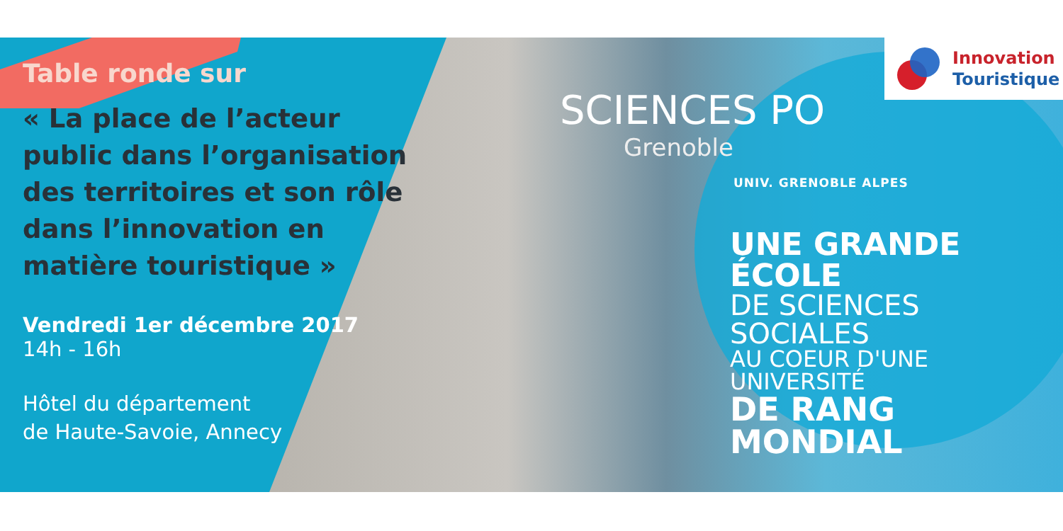Table ronde sur
« La place de l’acteur public dans l’organisation des territoires et son rôle dans l’innovation en matière touristique »
Vendredi 1er décembre 2017
14h - 16h
Hôtel du département
de Haute-Savoie, Annecy
SCIENCES PO
Grenoble
UNIV. GRENOBLE ALPES
UNE GRANDE ÉCOLE
DE SCIENCES SOCIALES
AU COEUR D'UNE UNIVERSITÉ
DE RANG MONDIAL
Innovation
Touristique